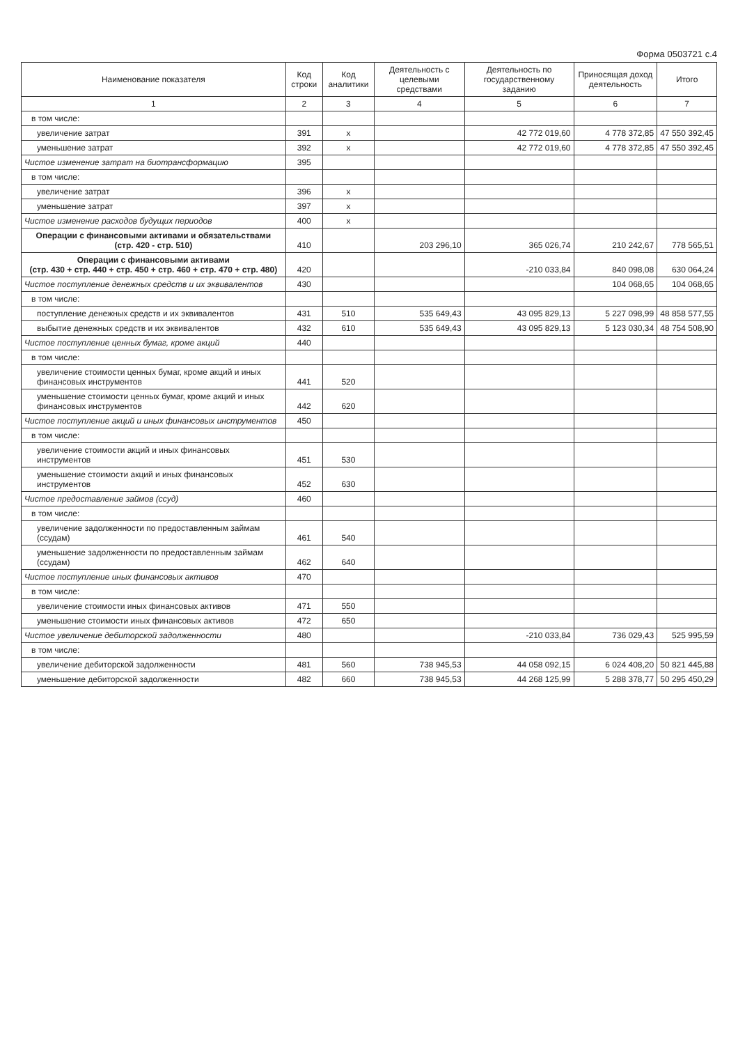Форма 0503721 с.4
| Наименование показателя | Код строки | Код аналитики | Деятельность с целевыми средствами | Деятельность по государственному заданию | Приносящая доход деятельность | Итого |
| --- | --- | --- | --- | --- | --- | --- |
| 1 | 2 | 3 | 4 | 5 | 6 | 7 |
| в том числе: | | | | | | |
| увеличение затрат | 391 | x | | 42 772 019,60 | 4 778 372,85 | 47 550 392,45 |
| уменьшение затрат | 392 | x | | 42 772 019,60 | 4 778 372,85 | 47 550 392,45 |
| Чистое изменение затрат на биотрансформацию | 395 | | | | | |
| в том числе: | | | | | | |
| увеличение затрат | 396 | x | | | | |
| уменьшение затрат | 397 | x | | | | |
| Чистое изменение расходов будущих периодов | 400 | x | | | | |
| Операции с финансовыми активами и обязательствами (стр. 420 - стр. 510) | 410 | | 203 296,10 | 365 026,74 | 210 242,67 | 778 565,51 |
| Операции с финансовыми активами (стр. 430 + стр. 440 + стр. 450 + стр. 460 + стр. 470 + стр. 480) | 420 | | | -210 033,84 | 840 098,08 | 630 064,24 |
| Чистое поступление денежных средств и их эквивалентов | 430 | | | | 104 068,65 | 104 068,65 |
| в том числе: | | | | | | |
| поступление денежных средств и их эквивалентов | 431 | 510 | 535 649,43 | 43 095 829,13 | 5 227 098,99 | 48 858 577,55 |
| выбытие денежных средств и их эквивалентов | 432 | 610 | 535 649,43 | 43 095 829,13 | 5 123 030,34 | 48 754 508,90 |
| Чистое поступление ценных бумаг, кроме акций | 440 | | | | | |
| в том числе: | | | | | | |
| увеличение стоимости ценных бумаг, кроме акций и иных финансовых инструментов | 441 | 520 | | | | |
| уменьшение стоимости ценных бумаг, кроме акций и иных финансовых инструментов | 442 | 620 | | | | |
| Чистое поступление акций и иных финансовых инструментов | 450 | | | | | |
| в том числе: | | | | | | |
| увеличение стоимости акций и иных финансовых инструментов | 451 | 530 | | | | |
| уменьшение стоимости акций и иных финансовых инструментов | 452 | 630 | | | | |
| Чистое предоставление займов (ссуд) | 460 | | | | | |
| в том числе: | | | | | | |
| увеличение задолженности по предоставленным займам (ссудам) | 461 | 540 | | | | |
| уменьшение задолженности по предоставленным займам (ссудам) | 462 | 640 | | | | |
| Чистое поступление иных финансовых активов | 470 | | | | | |
| в том числе: | | | | | | |
| увеличение стоимости иных финансовых активов | 471 | 550 | | | | |
| уменьшение стоимости иных финансовых активов | 472 | 650 | | | | |
| Чистое увеличение дебиторской задолженности | 480 | | | -210 033,84 | 736 029,43 | 525 995,59 |
| в том числе: | | | | | | |
| увеличение дебиторской задолженности | 481 | 560 | 738 945,53 | 44 058 092,15 | 6 024 408,20 | 50 821 445,88 |
| уменьшение дебиторской задолженности | 482 | 660 | 738 945,53 | 44 268 125,99 | 5 288 378,77 | 50 295 450,29 |